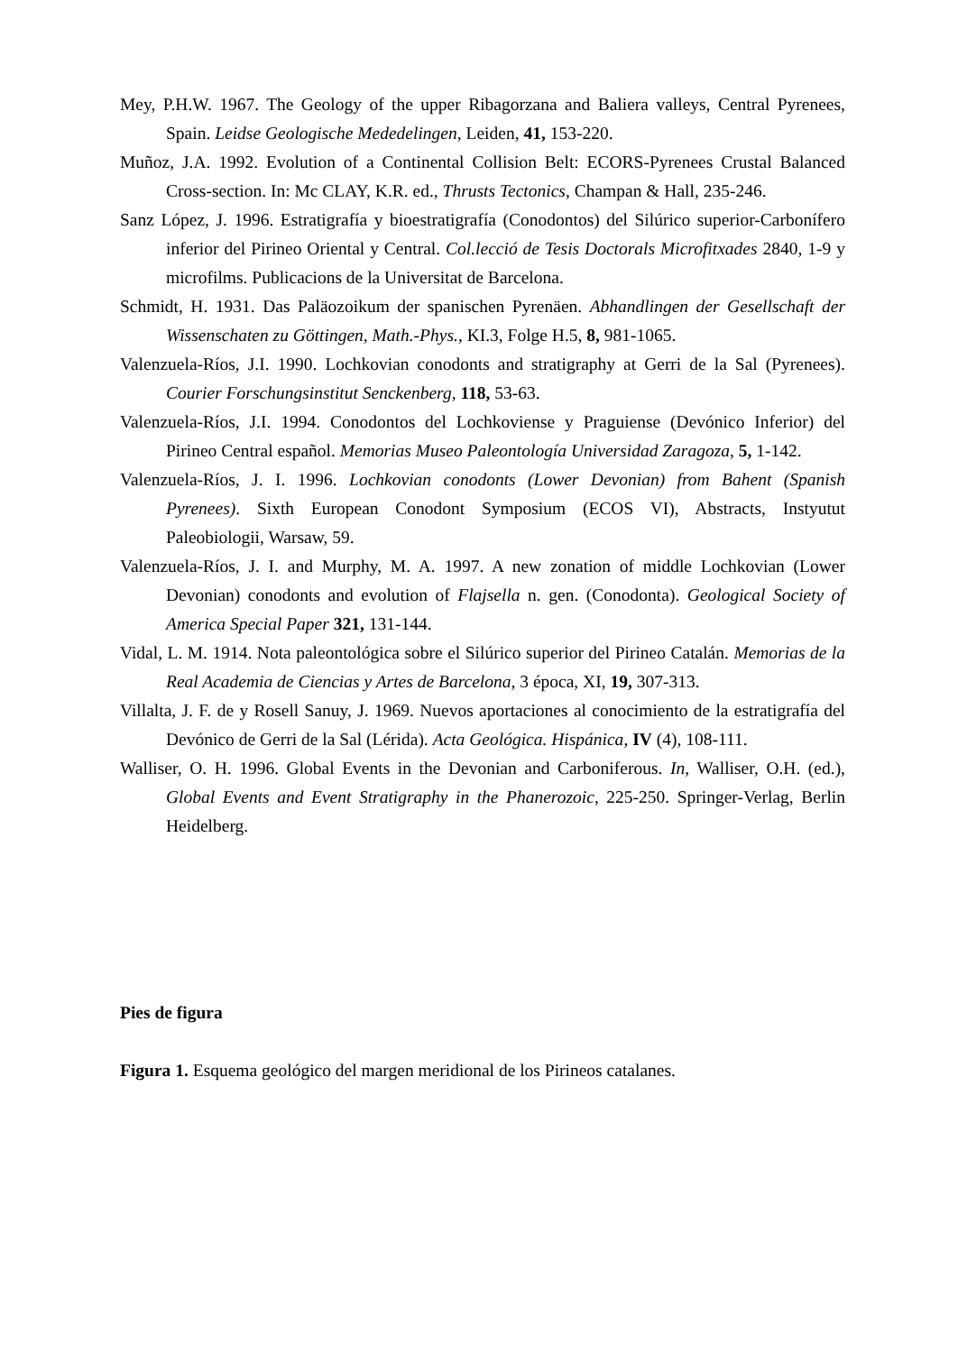Mey, P.H.W. 1967. The Geology of the upper Ribagorzana and Baliera valleys, Central Pyrenees, Spain. Leidse Geologische Mededelingen, Leiden, 41, 153-220.
Muñoz, J.A. 1992. Evolution of a Continental Collision Belt: ECORS-Pyrenees Crustal Balanced Cross-section. In: Mc CLAY, K.R. ed., Thrusts Tectonics, Champan & Hall, 235-246.
Sanz López, J. 1996. Estratigrafía y bioestratigrafía (Conodontos) del Silúrico superior-Carbonífero inferior del Pirineo Oriental y Central. Col.lecció de Tesis Doctorals Microfitxades 2840, 1-9 y microfilms. Publicacions de la Universitat de Barcelona.
Schmidt, H. 1931. Das Paläozoikum der spanischen Pyrenäen. Abhandlingen der Gesellschaft der Wissenschaten zu Göttingen, Math.-Phys., KI.3, Folge H.5, 8, 981-1065.
Valenzuela-Ríos, J.I. 1990. Lochkovian conodonts and stratigraphy at Gerri de la Sal (Pyrenees). Courier Forschungsinstitut Senckenberg, 118, 53-63.
Valenzuela-Ríos, J.I. 1994. Conodontos del Lochkoviense y Praguiense (Devónico Inferior) del Pirineo Central español. Memorias Museo Paleontología Universidad Zaragoza, 5, 1-142.
Valenzuela-Ríos, J. I. 1996. Lochkovian conodonts (Lower Devonian) from Bahent (Spanish Pyrenees). Sixth European Conodont Symposium (ECOS VI), Abstracts, Instyutut Paleobiologii, Warsaw, 59.
Valenzuela-Ríos, J. I. and Murphy, M. A. 1997. A new zonation of middle Lochkovian (Lower Devonian) conodonts and evolution of Flajsella n. gen. (Conodonta). Geological Society of America Special Paper 321, 131-144.
Vidal, L. M. 1914. Nota paleontológica sobre el Silúrico superior del Pirineo Catalán. Memorias de la Real Academia de Ciencias y Artes de Barcelona, 3 época, XI, 19, 307-313.
Villalta, J. F. de y Rosell Sanuy, J. 1969. Nuevos aportaciones al conocimiento de la estratigrafía del Devónico de Gerri de la Sal (Lérida). Acta Geológica. Hispánica, IV (4), 108-111.
Walliser, O. H. 1996. Global Events in the Devonian and Carboniferous. In, Walliser, O.H. (ed.), Global Events and Event Stratigraphy in the Phanerozoic, 225-250. Springer-Verlag, Berlin Heidelberg.
Pies de figura
Figura 1. Esquema geológico del margen meridional de los Pirineos catalanes.